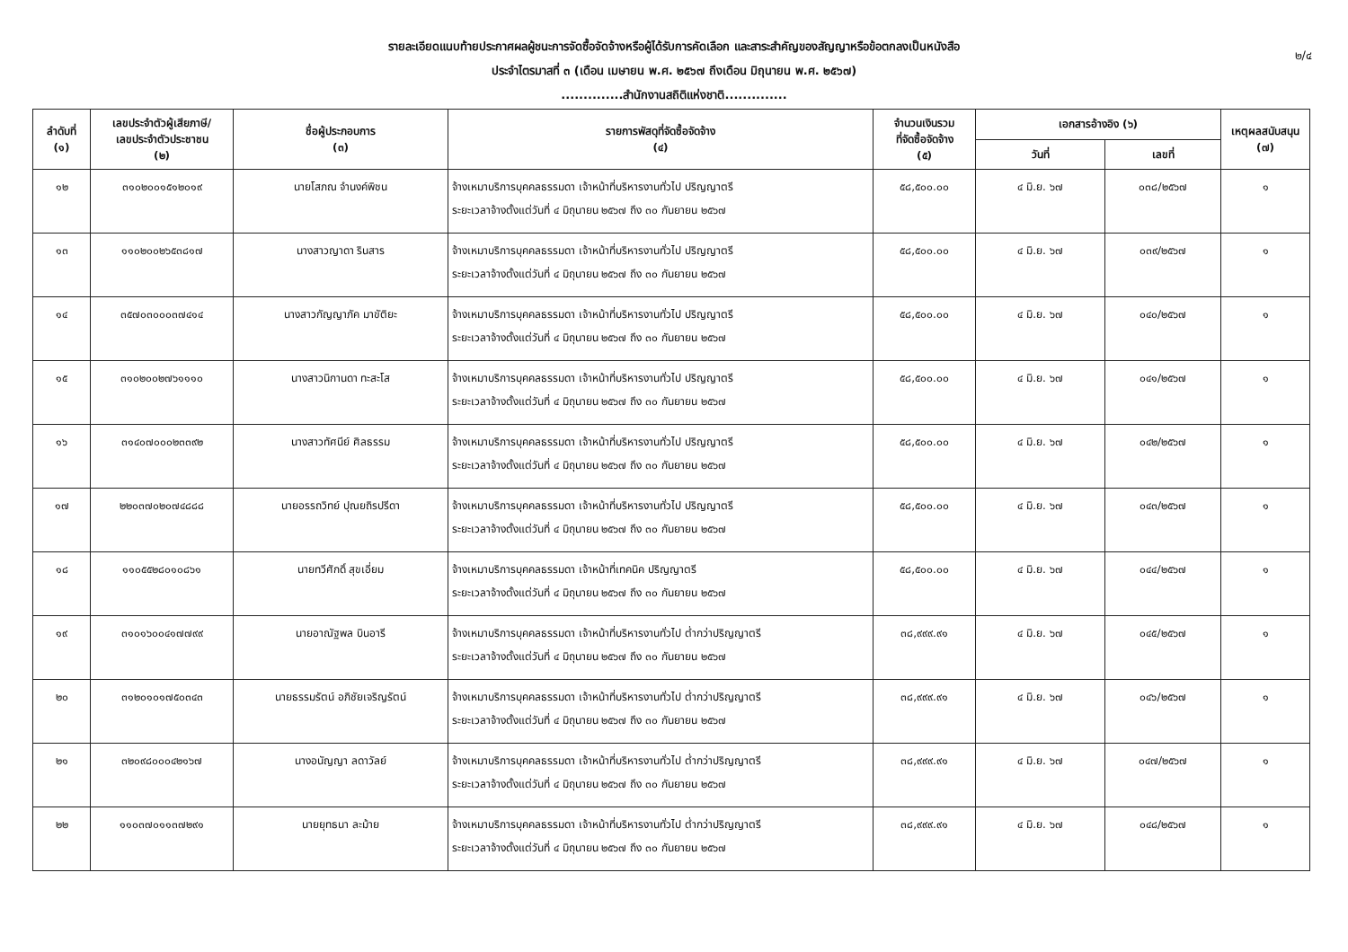รายละเอียดแนบท้ายประกาศผลผู้ชนะการจัดซื้อจัดจ้างหรือผู้ได้รับการคัดเลือก และสาระสำคัญของสัญญาหรือข้อตกลงเป็นหนังสือ
ประจำไตรมาสที่ ๓ (เดือน เมษายน พ.ศ. ๒๕๖๗ ถึงเดือน มิถุนายน พ.ศ. ๒๕๖๗)
..............สำนักงานสถิติแห่งชาติ..............
๒/๔
| ลำดับที่ (๑) | เลขประจำตัวผู้เสียภาษี/ เลขประจำตัวประชาชน (๒) | ชื่อผู้ประกอบการ (๓) | รายการพัสดุที่จัดซื้อจัดจ้าง (๔) | จำนวนเงินรวม ที่จัดซื้อจัดจ้าง (๕) | เอกสารอ้างอิง (๖) | | เหตุผลสนับสนุน (๗) |
| --- | --- | --- | --- | --- | --- | --- | --- |
| | | | | | วันที่ | เลขที่ | |
| ๑๒ | ๓๑๐๒๐๐๑๕๑๒๐๑๙ | นายโสภณ จำนงค์พิชน | จ้างเหมาบริการบุคคลธรรมดา เจ้าหน้าที่บริหารงานทั่วไป ปริญญาตรี ระยะเวลาจ้างตั้งแต่วันที่ ๔ มิถุนายน ๒๕๖๗ ถึง ๓๐ กันยายน ๒๕๖๗ | ๕๘,๕๐๐.๐๐ | ๔ มิ.ย. ๖๗ | ๐๓๘/๒๕๖๗ | ๑ |
| ๑๓ | ๑๑๐๒๐๐๒๖๕๓๘๑๗ | นางสาวญาดา รินสาร | จ้างเหมาบริการบุคคลธรรมดา เจ้าหน้าที่บริหารงานทั่วไป ปริญญาตรี ระยะเวลาจ้างตั้งแต่วันที่ ๔ มิถุนายน ๒๕๖๗ ถึง ๓๐ กันยายน ๒๕๖๗ | ๕๘,๕๐๐.๐๐ | ๔ มิ.ย. ๖๗ | ๐๓๙/๒๕๖๗ | ๑ |
| ๑๔ | ๓๕๗๐๓๐๐๐๓๗๔๑๔ | นางสาวกัญญาภัค มาขัติยะ | จ้างเหมาบริการบุคคลธรรมดา เจ้าหน้าที่บริหารงานทั่วไป ปริญญาตรี ระยะเวลาจ้างตั้งแต่วันที่ ๔ มิถุนายน ๒๕๖๗ ถึง ๓๐ กันยายน ๒๕๖๗ | ๕๘,๕๐๐.๐๐ | ๔ มิ.ย. ๖๗ | ๐๔๐/๒๕๖๗ | ๑ |
| ๑๕ | ๓๑๐๒๐๐๒๗๖๑๑๑๐ | นางสาวนิกานดา ทะสะโส | จ้างเหมาบริการบุคคลธรรมดา เจ้าหน้าที่บริหารงานทั่วไป ปริญญาตรี ระยะเวลาจ้างตั้งแต่วันที่ ๔ มิถุนายน ๒๕๖๗ ถึง ๓๐ กันยายน ๒๕๖๗ | ๕๘,๕๐๐.๐๐ | ๔ มิ.ย. ๖๗ | ๐๔๑/๒๕๖๗ | ๑ |
| ๑๖ | ๓๑๔๐๗๐๐๐๒๓๓๙๒ | นางสาวทัศนีย์ ศิลธรรม | จ้างเหมาบริการบุคคลธรรมดา เจ้าหน้าที่บริหารงานทั่วไป ปริญญาตรี ระยะเวลาจ้างตั้งแต่วันที่ ๔ มิถุนายน ๒๕๖๗ ถึง ๓๐ กันยายน ๒๕๖๗ | ๕๘,๕๐๐.๐๐ | ๔ มิ.ย. ๖๗ | ๐๔๒/๒๕๖๗ | ๑ |
| ๑๗ | ๒๒๐๓๗๐๒๐๗๔๘๘๘ | นายอรรถวิทย์ ปุณยถิรปรีดา | จ้างเหมาบริการบุคคลธรรมดา เจ้าหน้าที่บริหารงานทั่วไป ปริญญาตรี ระยะเวลาจ้างตั้งแต่วันที่ ๔ มิถุนายน ๒๕๖๗ ถึง ๓๐ กันยายน ๒๕๖๗ | ๕๘,๕๐๐.๐๐ | ๔ มิ.ย. ๖๗ | ๐๔๓/๒๕๖๗ | ๑ |
| ๑๘ | ๑๑๐๕๕๒๘๐๑๐๘๖๑ | นายทวีศักดิ์ สุขเอี่ยม | จ้างเหมาบริการบุคคลธรรมดา เจ้าหน้าที่เทคนิค ปริญญาตรี ระยะเวลาจ้างตั้งแต่วันที่ ๔ มิถุนายน ๒๕๖๗ ถึง ๓๐ กันยายน ๒๕๖๗ | ๕๘,๕๐๐.๐๐ | ๔ มิ.ย. ๖๗ | ๐๔๔/๒๕๖๗ | ๑ |
| ๑๙ | ๓๑๐๑๖๐๐๔๑๗๗๙๙ | นายอาณัฐพล บินอารี | จ้างเหมาบริการบุคคลธรรมดา เจ้าหน้าที่บริหารงานทั่วไป ต่ำกว่าปริญญาตรี ระยะเวลาจ้างตั้งแต่วันที่ ๔ มิถุนายน ๒๕๖๗ ถึง ๓๐ กันยายน ๒๕๖๗ | ๓๘,๙๙๙.๙๑ | ๔ มิ.ย. ๖๗ | ๐๔๕/๒๕๖๗ | ๑ |
| ๒๐ | ๓๑๒๐๑๐๑๗๕๐๓๔๓ | นายธรรมรัตน์ อภิชัยเจริญรัตน์ | จ้างเหมาบริการบุคคลธรรมดา เจ้าหน้าที่บริหารงานทั่วไป ต่ำกว่าปริญญาตรี ระยะเวลาจ้างตั้งแต่วันที่ ๔ มิถุนายน ๒๕๖๗ ถึง ๓๐ กันยายน ๒๕๖๗ | ๓๘,๙๙๙.๙๑ | ๔ มิ.ย. ๖๗ | ๐๔๖/๒๕๖๗ | ๑ |
| ๒๑ | ๓๒๐๙๘๐๐๐๔๒๑๖๗ | นางอนัญญา ลดาวัลย์ | จ้างเหมาบริการบุคคลธรรมดา เจ้าหน้าที่บริหารงานทั่วไป ต่ำกว่าปริญญาตรี ระยะเวลาจ้างตั้งแต่วันที่ ๔ มิถุนายน ๒๕๖๗ ถึง ๓๐ กันยายน ๒๕๖๗ | ๓๘,๙๙๙.๙๑ | ๔ มิ.ย. ๖๗ | ๐๔๗/๒๕๖๗ | ๑ |
| ๒๒ | ๑๑๐๓๗๐๑๑๓๗๒๙๑ | นายยุทธนา ละม้าย | จ้างเหมาบริการบุคคลธรรมดา เจ้าหน้าที่บริหารงานทั่วไป ต่ำกว่าปริญญาตรี ระยะเวลาจ้างตั้งแต่วันที่ ๔ มิถุนายน ๒๕๖๗ ถึง ๓๐ กันยายน ๒๕๖๗ | ๓๘,๙๙๙.๙๑ | ๔ มิ.ย. ๖๗ | ๐๔๘/๒๕๖๗ | ๑ |